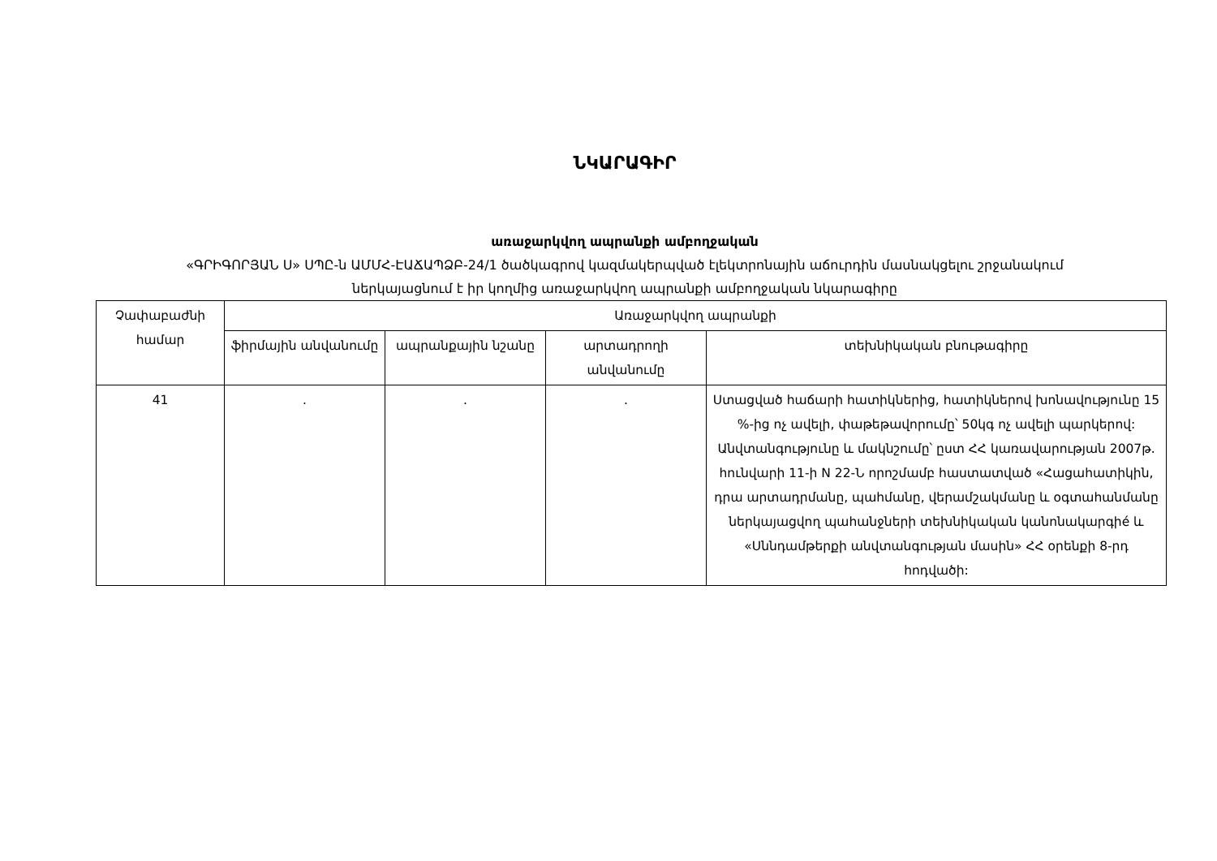ՆԿԱՐԱԳԻՐ
առաջարկվող ապրանքի ամբողջական
«ԳՐԻԳՈՐՅԱՆ Ս» ՍՊԸ-ն ԱՄՄՀ-ԷԱՃԱՊՁԲ-24/1 ծածկագրով կազմակերպված էլեկտրոնային աճուրդին մասնակցելու շրջանակում
ներկայացնում է իր կողմից առաջարկվող ապրանքի ամբողջական նկարագիրը
| Չափաբաժնի համար | Առաջարկվող ապրանքի | | | |
| --- | --- | --- | --- | --- |
| | ֆիրմային անվանումը | ապրանքային նշանը | արտադրողի անվանումը | տեխնիկական բնութագիրը |
| 41 | . | . | . | Ստացված հաճարի հատիկներից, հատիկներով խոնավությունը 15 %-ից ոչ ավելի, փաթեթավորումը՝ 50կգ ոչ ավելի պարկերով: Անվտանգությունը և մակնշումը՝ ըստ ՀՀ կառավարության 2007թ. հունվարի 11-ի N 22-Ն որոշմամբ հաստատված «Հացահատիկին, դրա արտադրմանը, պահմանը, վերամշակմանը և օգտահանմանը ներկայացվող պահանջների տեխնիկական կանոնակարգիé և «Սննդամթերքի անվտանգության մասին» ՀՀ օրենքի 8-րդ հոդվածի: |